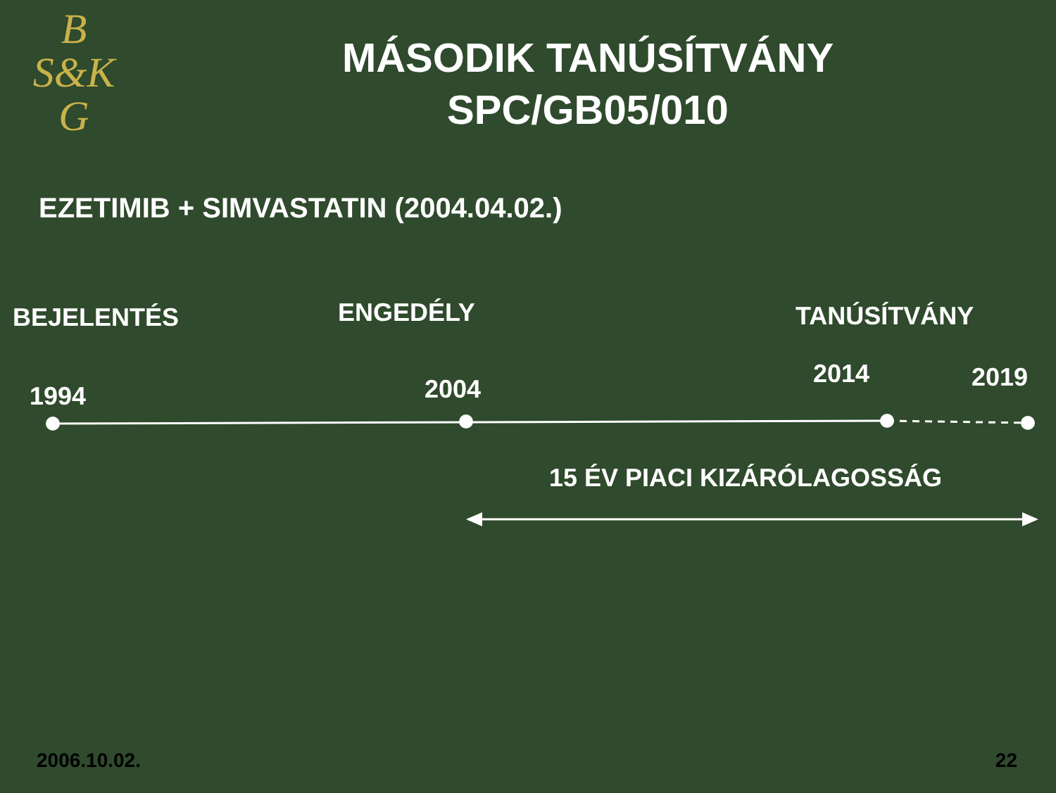B
S&K
G
MÁSODIK TANÚSÍTVÁNY
SPC/GB05/010
EZETIMIB + SIMVASTATIN (2004.04.02.)
BEJELENTÉS ENGEDÉLY TANÚSÍTVÁNY
1994 2004
2014 2019
15 ÉV PIACI KIZÁRÓLAGOSSÁG
2006.10.02. 22